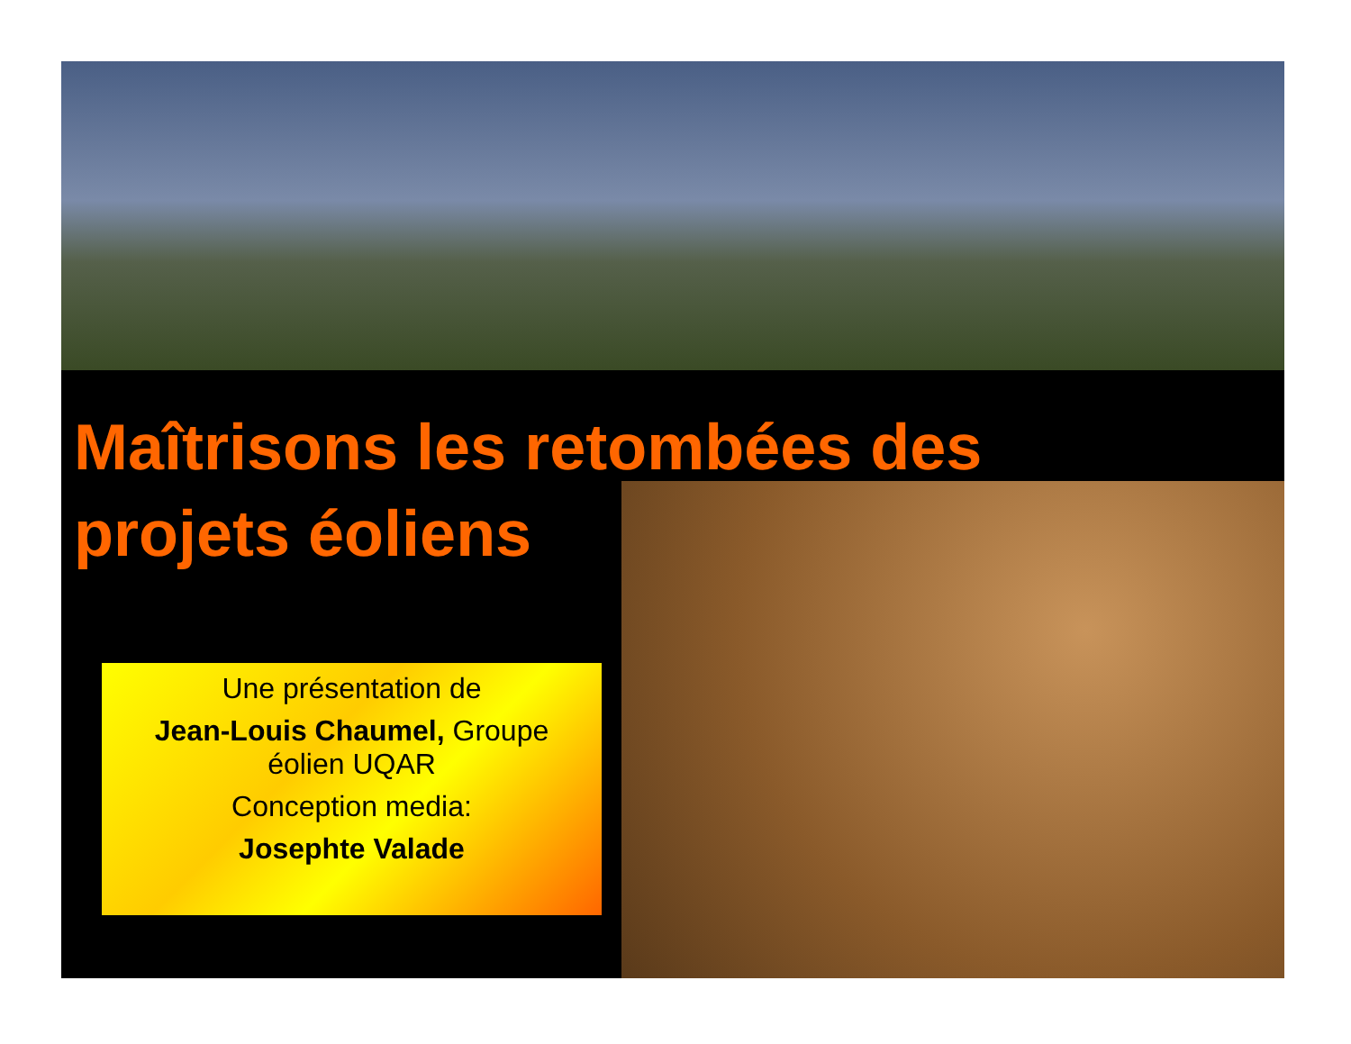Maîtrisons les retombées des
projets éoliens
Une présentation de
Jean-Louis Chaumel, Groupe éolien UQAR
Conception media:
Josephte Valade